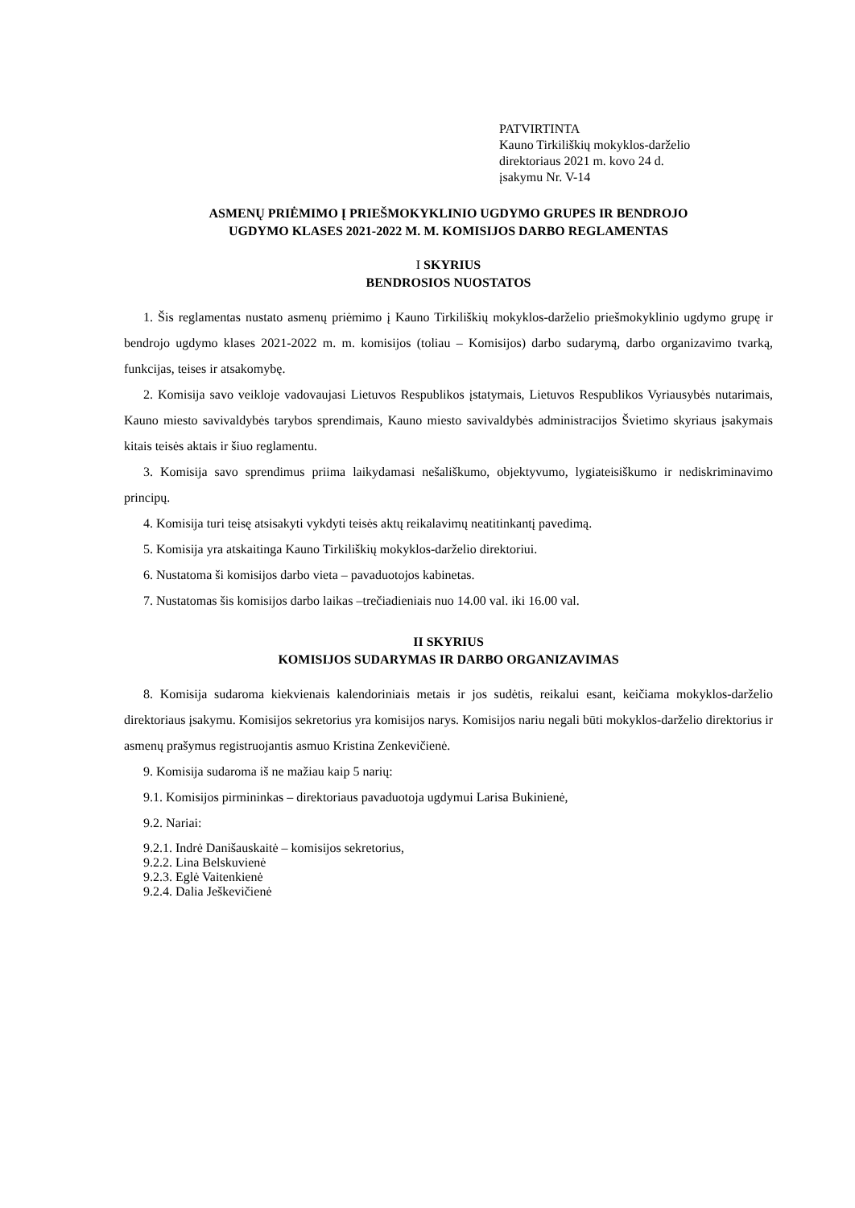PATVIRTINTA
Kauno Tirkiliškių mokyklos-darželio
direktoriaus 2021 m. kovo 24 d.
įsakymu Nr. V-14
ASMENŲ PRIĖMIMO Į PRIEŠMOKYKLINIO UGDYMO GRUPES IR BENDROJO
UGDYMO KLASES 2021-2022 M. M. KOMISIJOS DARBO REGLAMENTAS
I SKYRIUS
BENDROSIOS NUOSTATOS
1. Šis reglamentas nustato asmenų priėmimo į Kauno Tirkiliškių mokyklos-darželio priešmokyklinio ugdymo grupę ir bendrojo ugdymo klases 2021-2022 m. m. komisijos (toliau – Komisijos) darbo sudarymą, darbo organizavimo tvarką, funkcijas, teises ir atsakomybę.
2. Komisija savo veikloje vadovaujasi Lietuvos Respublikos įstatymais, Lietuvos Respublikos Vyriausybės nutarimais, Kauno miesto savivaldybės tarybos sprendimais, Kauno miesto savivaldybės administracijos Švietimo skyriaus įsakymais kitais teisės aktais ir šiuo reglamentu.
3. Komisija savo sprendimus priima laikydamasi nešališkumo, objektyvumo, lygiateisiškumo ir nediskriminavimo principų.
4. Komisija turi teisę atsisakyti vykdyti teisės aktų reikalavimų neatitinkantį pavedimą.
5. Komisija yra atskaitinga Kauno Tirkiliškių mokyklos-darželio direktoriui.
6. Nustatoma ši komisijos darbo vieta – pavaduotojos kabinetas.
7. Nustatomas šis komisijos darbo laikas –trečiadieniais nuo 14.00 val. iki 16.00 val.
II SKYRIUS
KOMISIJOS SUDARYMAS IR DARBO ORGANIZAVIMAS
8. Komisija sudaroma kiekvienais kalendoriniais metais ir jos sudėtis, reikalui esant, keičiama mokyklos-darželio direktoriaus įsakymu. Komisijos sekretorius yra komisijos narys. Komisijos nariu negali būti mokyklos-darželio direktorius ir asmenų prašymus registruojantis asmuo Kristina Zenkevičienė.
9. Komisija sudaroma iš ne mažiau kaip 5 narių:
9.1. Komisijos pirmininkas – direktoriaus pavaduotoja ugdymui Larisa Bukinienė,
9.2. Nariai:
9.2.1. Indrė Danišauskaitė – komisijos sekretorius,
9.2.2. Lina Belskuvienė
9.2.3. Eglė Vaitenkienė
9.2.4. Dalia Ješkevičienė